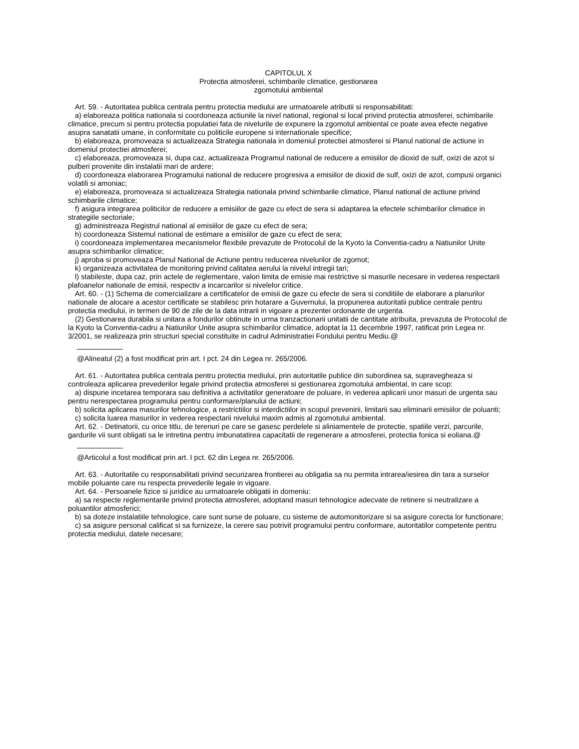CAPITOLUL X
Protectia atmosferei, schimbarile climatice, gestionarea
zgomotului ambiental
Art. 59. - Autoritatea publica centrala pentru protectia mediului are urmatoarele atributii si responsabilitati:
a) elaboreaza politica nationala si coordoneaza actiunile la nivel national, regional si local privind protectia atmosferei, schimbarile climatice, precum si pentru protectia populatiei fata de nivelurile de expunere la zgomotul ambiental ce poate avea efecte negative asupra sanatatii umane, in conformitate cu politicile europene si internationale specifice;
b) elaboreaza, promoveaza si actualizeaza Strategia nationala in domeniul protectiei atmosferei si Planul national de actiune in domeniul protectiei atmosferei;
c) elaboreaza, promoveaza si, dupa caz, actualizeaza Programul national de reducere a emisiilor de dioxid de sulf, oxizi de azot si pulberi provenite din instalatii mari de ardere;
d) coordoneaza elaborarea Programului national de reducere progresiva a emisiilor de dioxid de sulf, oxizi de azot, compusi organici volatili si amoniac;
e) elaboreaza, promoveaza si actualizeaza Strategia nationala privind schimbarile climatice, Planul national de actiune privind schimbarile climatice;
f) asigura integrarea politicilor de reducere a emisiilor de gaze cu efect de sera si adaptarea la efectele schimbarilor climatice in strategiile sectoriale;
g) administreaza Registrul national al emisiilor de gaze cu efect de sera;
h) coordoneaza Sistemul national de estimare a emisiilor de gaze cu efect de sera;
i) coordoneaza implementarea mecanismelor flexibile prevazute de Protocolul de la Kyoto la Conventia-cadru a Natiunilor Unite asupra schimbarilor climatice;
j) aproba si promoveaza Planul National de Actiune pentru reducerea nivelurilor de zgomot;
k) organizeaza activitatea de monitoring privind calitatea aerului la nivelul intregii tari;
l) stabileste, dupa caz, prin actele de reglementare, valori limita de emisie mai restrictive si masurile necesare in vederea respectarii plafoanelor nationale de emisii, respectiv a incarcarilor si nivelelor critice.
Art. 60. - (1) Schema de comercializare a certificatelor de emisii de gaze cu efecte de sera si conditiile de elaborare a planurilor nationale de alocare a acestor certificate se stabilesc prin hotarare a Guvernului, la propunerea autoritatii publice centrale pentru protectia mediului, in termen de 90 de zile de la data intrarii in vigoare a prezentei ordonante de urgenta.
(2) Gestionarea durabila si unitara a fondurilor obtinute in urma tranzactionarii unitatii de cantitate atribuita, prevazuta de Protocolul de la Kyoto la Conventia-cadru a Natiunilor Unite asupra schimbarilor climatice, adoptat la 11 decembrie 1997, ratificat prin Legea nr. 3/2001, se realizeaza prin structuri special constituite in cadrul Administratiei Fondului pentru Mediu.@
@Alineatul (2) a fost modificat prin art. I pct. 24 din Legea nr. 265/2006.
Art. 61. - Autoritatea publica centrala pentru protectia mediului, prin autoritatile publice din subordinea sa, supravegheaza si controleaza aplicarea prevederilor legale privind protectia atmosferei si gestionarea zgomotului ambiental, in care scop:
a) dispune incetarea temporara sau definitiva a activitatilor generatoare de poluare, in vederea aplicarii unor masuri de urgenta sau pentru nerespectarea programului pentru conformare/planului de actiuni;
b) solicita aplicarea masurilor tehnologice, a restrictiilor si interdictiilor in scopul prevenirii, limitarii sau eliminarii emisiilor de poluanti;
c) solicita luarea masurilor in vederea respectarii nivelului maxim admis al zgomotului ambiental.
Art. 62. - Detinatorii, cu orice titlu, de terenuri pe care se gasesc perdelele si aliniamentele de protectie, spatiile verzi, parcurile, gardurile vii sunt obligati sa le intretina pentru imbunatatirea capacitatii de regenerare a atmosferei, protectia fonica si eoliana.@
@Articolul a fost modificat prin art. I pct. 62 din Legea nr. 265/2006.
Art. 63. - Autoritatile cu responsabilitati privind securizarea frontierei au obligatia sa nu permita intrarea/iesirea din tara a surselor mobile poluante care nu respecta prevederile legale in vigoare.
Art. 64. - Persoanele fizice si juridice au urmatoarele obligatii in domeniu:
a) sa respecte reglementarile privind protectia atmosferei, adoptand masuri tehnologice adecvate de retinere si neutralizare a poluantilor atmosferici;
b) sa doteze instalatiile tehnologice, care sunt surse de poluare, cu sisteme de automonitorizare si sa asigure corecta lor functionare;
c) sa asigure personal calificat si sa furnizeze, la cerere sau potrivit programului pentru conformare, autoritatilor competente pentru protectia mediului, datele necesare;